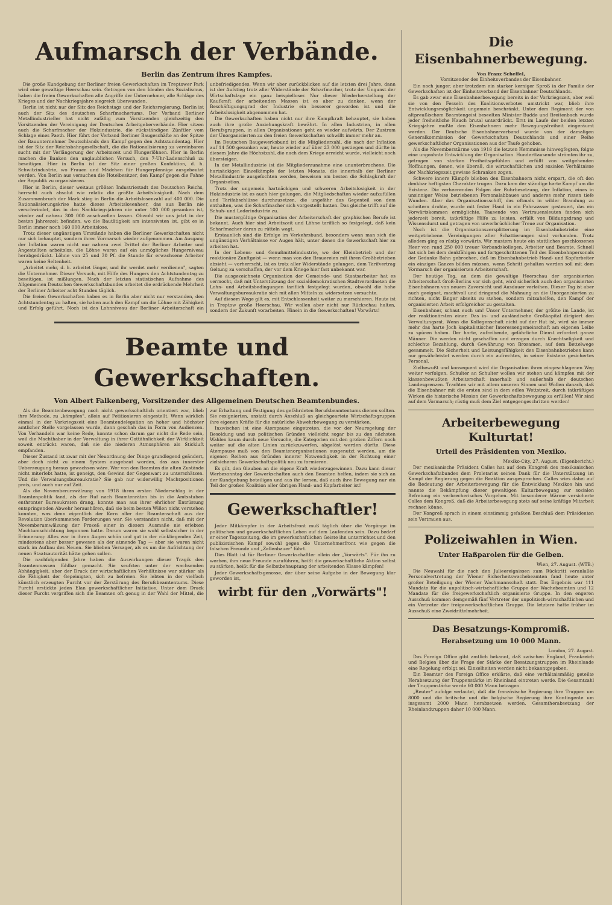Aufmarsch der Verbände.
Berlin das Zentrum ihres Kampfes.
Die große Kundgebung der Berliner freien Gewerkschaften im Treptower Park wird eine gewaltige Heerschau sein. Getragen von den Idealen des Sozialismus, haben die freien Gewerkschaften alle Angriffe der Unternehmer, alle Schläge des Krieges und der Nachkriegsjahre siegreich überwunden.
Berlin ist nicht nur der Sitz des Reichstags und der Reichsregierung, Berlin ist auch der Sitz des deutschen Scharfmachertums. Der Verband Berliner Metallindustrieller hat nicht zufällig zum Vorsitzenden gleichzeitig den Vorsitzenden der Vereinigung der Deutschen Arbeitgeberverbände. Hier sitzen auch die Scharfmacher der Holzindustrie, die rückständigen Zünftler vom Schlage eines Paeth. Hier führt der Verband Berliner Baugeschäfte an der Spitze der Bauunternehmer Deutschlands den Kampf gegen den Achtstundentag. Hier ist der Sitz der Reichsbahngesellschaft, die die Rationalisierung zu vereinbaren sucht mit der Verlängerung der Arbeitszeit und Hungerlöhnen. Hier in Berlin machen die Banken den unglaublichen Versuch, den 7-Uhr-Ladenschluß zu beseitigen. Hier in Berlin ist der Sitz einer großen Konfektion, d. h. Schwitzindustrie, wo Frauen und Mädchen für Hungerpfennige ausgebeutet werden. Von Berlin aus versuchen die Hotelbesitzer, den Kampf gegen die Fahne der Republik zu organisieren.
Hier in Berlin, dieser weitaus größten Industriestadt des Deutschen Reichs, herrscht auch absolut wie relativ die größte Arbeitslosigkeit. Nach dem Zusammenbruch der Mark stieg in Berlin die Arbeitslosenzahl auf 400 000. Die Rationalisierungskrise hatte dieses Arbeitslosenheer, das aus Berlin nie verschwindet, das in den Nachkriegsjahren nie unter 100 000 gesunken ist, wieder auf nahezu 300 000 anschwellen lassen. Obwohl wir uns jetzt in der besten Jahreszeit befinden, wo die Bautätigkeit am intensivsten ist, gibt es in Berlin immer noch 160 000 Arbeitslose.
Trotz dieser ungünstigen Umstände haben die Berliner Gewerkschaften nicht nur sich behauptet, sondern ihren Vormarsch wieder aufgenommen. Am Ausgang der Inflation waren nicht nur nahezu zwei Drittel der Berliner Arbeiter und Angestellten arbeitslos, die Löhne waren auf ein unmögliches Hungerniveau herabgedrückt. Löhne von 25 und 30 Pf. die Stunde für erwachsene Arbeiter waren keine Seltenheit.
„Arbeitet mehr, d. h. arbeitet länger, und ihr werdet mehr verdienen", sagten die Unternehmer. Dieser Versuch, mit Hilfe des Hungers den Achtstundentag zu beseitigen, ist mißlungen. Nach der letzten statistischen Aufnahme des Allgemeinen Deutschen Gewerkschaftsbundes arbeitet die erdrückende Mehrheit der Berliner Arbeiter acht Stunden täglich.
Die freien Gewerkschaften haben es in Berlin aber nicht nur verstanden, den Achtstundentag zu halten, sie haben auch den Kampf um die Löhne mit Zähigkeit und Erfolg geführt. Noch ist das Lohnniveau der Berliner Arbeiterschaft ein unbefriedigendes. Wenn wir aber zurückblicken auf die letzten drei Jahre, dann ist der Aufstieg trotz aller Widerstände der Scharfmacher, trotz der Ungunst der Wirtschaftslage ein ganz beispielloser. Nur dieser Wiederherstellung der Kaufkraft der arbeitenden Massen ist es aber zu danken, wenn der Beschäftigungsgrad der Industrie ein besserer geworden ist und die Arbeitslosigkeit abgenommen hat.
Die Gewerkschaften haben nicht nur ihre Kampfkraft behauptet, sie haben auch ihre große Anziehungskraft bewährt. In allen Industrien, in allen Berufsgruppen, in allen Organisationen geht es wieder aufwärts. Der Zustrom der Unorganisierten zu den freien Gewerkschaften schwillt immer mehr an.
Im Deutschen Baugewerksbund ist die Mitgliederzahl, die nach der Inflation auf 14 500 gesunken war, heute wieder auf über 23 000 gestiegen und dürfte in diesem Jahre die Höchstzahl, die nach dem Kriege erreicht wurde, vielleicht noch übersteigen.
In der Metallindustrie ist die Mitgliederzunahme eine ununterbrochene. Die hartnäckigen Einzelkämpfe der letzten Monate, die innerhalb der Berliner Metallindustrie ausgefochten werden, beweisen am besten die Schlagkraft der Organisation.
Trotz der ungemein hartnäckigen und schweren Arbeitslosigkeit in der Holzindustrie ist es auch hier gelungen, die Mitgliedschaften wieder aufzufüllen und Tarifabschlüsse durchzusetzen, die ungefähr das Gegenteil von dem enthalten, was die Scharfmacher sich vorgestellt hatten. Das gleiche trifft auf die Schuh- und Lederindustrie zu.
Die mustergültige Organisation der Arbeiterschaft der graphischen Berufe ist bekannt. Auch hier sind Arbeitszeit und Löhne tariflich so festgelegt, daß kein Scharfmacher daran zu rütteln wagt.
Erstaunlich sind die Erfolge im Verkehrsbund, besonders wenn man sich die ungünstigen Verhältnisse vor Augen hält, unter denen die Gewerkschaft hier zu arbeiten hat.
In der Lebens- und Genußmittelindustrie, wo der Kleinbetrieb und der reaktionäre Zunftgeist — wenn man von den Brauereien mit ihren Großbetrieben absieht — vorherrscht, ist es trotz aller Widerstände gelungen, dem Tarifvertrag Geltung zu verschaffen, der vor dem Kriege hier fast unbekannt war.
Die ausgezeichnete Organisation der Gemeinde- und Staatsarbeiter hat es vermocht, daß mit Unterstützung der sozialdemokratischen Stadtverordneten die Lohn- und Arbeitsbedingungen tariflich festgelegt wurden, obwohl die hohe Verwaltungsbureaukratie sich mit allen Mitteln zu widersetzen versuchte.
Auf diesem Wege gilt es, mit Entschlossenheit weiter zu marschieren. Heute ist in Treptow große Heerschau. Wir wollen aber nicht nur Rückschau halten, sondern der Zukunft vorarbeiten. Hinein in die Gewerkschaften! Vorwärts!
Beamte und Gewerkschaften.
Von Albert Falkenberg, Vorsitzender des Allgemeinen Deutschen Beamtenbundes.
Als die Beamtenbewegung noch nicht gewerkschaftlich orientiert war, blieb ihre Methode, zu „kämpfen", allein auf Petitionieren eingestellt. Wenn wirklich einmal in der Vorkriegszeit eine Beamtendelegation an hoher und höchster amtlicher Stelle vorgelassen wurde, dann geschah das in Form von Audienzen. Von Verhandeln war keine Rede, konnte schon darum gar nicht die Rede sein, weil die Machthaber in der Verwaltung in ihrer Gottähnlichkeit der Wirklichkeit soweit entrückt waren, daß sie die niederen Atmosphären als Stickluft empfanden.
Dieser Zustand ist zwar mit der Neuordnung der Dinge grundlegend geändert, aber doch nicht zu einem System ausgebaut worden, das aus innerster Ueberzeugung heraus gewachsen wäre. Wer von den Beamten die alten Zustände nicht miterlebt hatte, ist geneigt, den Gewinn der Gegenwart zu unterschätzen. Und die Verwaltungsbureaukratie? Sie gab nur widerwillig Machtpositionen preis, und auch nur auf Zeit.
Als die Novemberumwälzung von 1918 ihren ersten Niederschlag in der Beamtenpolitik fand, als der Ruf nach Beamtenräten bis in die Amtsstuben enthronter Bureaukraten drang, konnte man aus ihrer ehrlicher Entrüstung entspringenden Abwehr heraushören, daß sie beim besten Willen nicht verstehen konnten, was denn eigentlich der Kern aller der Beamtenschaft aus der Revolution überkommenen Forderungen war. Sie verstanden nicht, daß mit der Novemberumwälzung der Prozeß einer in diesem Ausmaße nie erlebten Machtumschichtung begonnen hatte. Darum waren sie wohl selbstsicher in der Erinnerung: Alles war in ihren Augen schön und gut in der rückliegenden Zeit, mindestens aber besser gewesen als der atmende Tag — aber sie waren nicht stark im Aufbau des Neuen. Sie blieben Versager, als es um die Aufrichtung der neuen Staatsautorität hätte gehen sollen.
Die nachfolgenden Jahre haben die Auswirkungen dieser Tragik den Beamtenmassen fühlbar gemacht. Sie seufzten unter der wachsenden Abhängigkeit, aber der Druck der wirtschaftlichen Verhältnisse war stärker als die Fähigkeit der Gepeinigten, sich zu befreien. Sie lebten in der vielfach künstlich erzeugten Furcht vor der Zerstörung des Berufsbeamtentums. Diese Furcht erstickte jeden Elan gewerkschaftlicher Initiative. Unter dem Druck dieser Furcht vergriffen sich die Beamten oft genug in der Wahl der Mittel, die zur Erhaltung und Festigung des gefährdeten Berufsbeamtentums dienen sollten. Sie resignierten, anstatt durch Anschluß an gleichgeartete Wirtschaftsgruppen ihre eigenen Kräfte für die natürliche Abwehrbewegung zu verstärken.
Inzwischen ist eine Atempause eingetreten, die vor der Neuregelung der Besoldung und aus politischen Gründen vielleicht sogar bis zu den nächsten Wahlen kaum durch neue Versuche, die Kategorien mit den großen Ziffern noch weiter auf die alten Linien zurückzuwerfen, abgelöst werden dürfte. Diese Atempause muß von den Beamtenorganisationen ausgenutzt werden, um die eigenen Reihen aus Gründen innerer Notwendigkeit in der Richtung einer zielsicheren Gewerkschaftspolitik neu zu formieren.
Es gilt, den Glauben an die eigene Kraft wiederzugewinnen. Dazu kann dieser Werbesonntag der Gewerkschaften auch den Beamten helfen, indem sie sich an der Kundgebung beteiligen und aus ihr lernen, daß auch ihre Bewegung nur ein Teil der großen Koalition aller übrigen Hand- und Kopfarbeiter ist!
Gewerkschaftler!
Jeder Mitkämpfer in der Arbeitsfront muß täglich über die Vorgänge im politischen und gewerkschaftlichen Leben auf dem Laufenden sein. Dazu bedarf er einer Tageszeitung, die im gewerkschaftlichen Geiste ihn unterrichtet und den publizistischen Kampf sowohl gegen die Unternehmerfront wie gegen die falschen Freunde und „Zellenbauer" führt.
Dies Blatt ist für Berliner Gewerkschaftler allein der „Vorwärts". Für ihn zu werben, ihm neue Freunde zuzuführen, heißt die gewerkschaftliche Aktion selbst zu stärken, heißt für die Selbstbehauptung der arbeitenden Klasse kämpfen!
Jeder Gewerkschaftsgenosse, der über seine Aufgabe in der Bewegung klar geworden ist,
wirbt für den „Vorwärts"!
Die Eisenbahnerbewegung.
Von Franz Scheffel,
Vorsitzender des Einheitsverbandes der Eisenbahner.
Ein noch junger, aber trotzdem ein starker kerniger Sproß in der Familie der Gewerkschaften ist der Einheitsverband der Eisenbahner Deutschlands.
Es gab zwar eine Eisenbahnerbewegung bereits in der Vorkriegszeit, aber weil sie von den Fesseln des Koalitionsverbotes umstrickt war, blieb ihre Entwicklungsmöglichkeit ungemein beschränkt. Unter dem Regiment der von altpreußischem Beamtengeist beseelten Minister Budde und Breitenbach wurde jeder freiheitliche Hauch brutal unterdrückt. Erst im Laufe der beiden letzten Kriegsjahre mußte den Eisenbahnern mehr Bewegungsfreiheit eingeräumt werden. Der Deutsche Eisenbahnerverband wurde von der damaligen Generalkommission der Gewerkschaften Deutschlands und einer Reihe gewerkschaftlicher Organisationen aus der Taufe gehoben.
Als die Novemberstürme von 1918 die letzten Hemmnisse hinwegfegten, folgte eine ungeahnte Entwicklung der Organisation. Hunderttausende strömten ihr zu, getragen von starken Freiheitsgefühlen und erfüllt von weitgehenden Hoffnungen, denen, wie überall, die wirtschaftlichen und sozialen Verhältnisse der Nachkriegszeit gewisse Schranken zogen.
Schwere innere Kämpfe blieben den Eisenbahnern nicht erspart, die oft den denkbar heftigsten Charakter trugen. Dazu kam der ständige harte Kampf um die Existenz. Die verheerenden Folgen der Ruhrbesetzung, der Inflation, eines in unsinniger Weise betriebenen Personalabbaues und anderes mehr rissen tiefe Wunden. Aber das Organisationsschiff, das oftmals in wilder Brandung zu scheitern drohte, wurde mit fester Hand in ein Fahrwasser gesteuert, das ein Vorwärtskommen ermöglichte. Tausende von Vertrauensleuten fanden sich jederzeit bereit, tatkräftige Hilfe zu leisten, erfüllt von Bildungsdrang und Wissensdurst und getragen von unverbrüchlicher Treue zur Organisation.
Noch ist die Organisationszersplitterung im Eisenbahnbetriebe eine weitgetriebene. Vereinigungen aller Schattierungen sind vorhanden. Trotz alledem ging es rüstig vorwärts. Wir mustern heute ein stattliches geschlossenes Heer von rund 250 000 treuer Verbandskollegen, Arbeiter und Beamte. Schnell hat sich bei dem denkfähigen und fortgeschrittenen Teil des Eisenbahnpersonals der Gedanke Bahn gebrochen, daß im Eisenbahnbetrieb Hand- und Kopfarbeiter ein einziges Ganzes bilden müssen, wenn Schritt gehalten werden soll mit dem Vormarsch der organisierten Arbeiterschaft.
Der heutige Tag, an dem die gewaltige Heerschau der organisierten Arbeiterschaft Groß-Berlins vor sich geht, wird sicherlich auch den organisierten Eisenbahnern von neuem Zuversicht und Ausdauer verleihen. Dieser Tag ist aber auch geeignet, machtvoll und dringend die Mahnung an die Unorganisierten zu richten, nicht länger abseits zu stehen, sondern mitzuhelfen, den Kampf der organisierten Arbeit erfolgreicher zu gestalten.
Eisenbahner, schaut euch um! Unser Unternehmer, der größte im Lande, ist der reaktionärsten einer. Das in- und ausländische Großkapital dirigiert den Verwaltungsrat. Wenn die Kollegenschaft nicht auf der Hut ist, wird sie immer mehr das harte Joch kapitalistischer Interessengemeinschaft am eigenen Leibe zu spüren haben. Der harte, aufreibende, gefährliche Dienst erfordert ganze Männer. Die werden nicht geschaffen und erzogen durch Knechtseligkeit und schlechte Bezahlung, durch Gewährung von Brosamen, auf dem Bettelwege gesammelt. Die Sicherheit und Leistungsfähigkeit des Eisenbahnbetriebes kann nur gewährleistet werden durch ein aufrechtes, in seiner Existenz gesichertes Personal.
Zielbewußt und konsequent wird die Organisation ihren eingeschlagenen Weg weiter verfolgen. Schulter an Schulter wollen wir stehen und kämpfen mit der klassenbewußten Arbeiterschaft innerhalb und außerhalb der deutschen Landesgrenzen. Trachten wir mit allem unseren Sinnen und Wollen danach, daß die Eisenbahner mit die ersten sind in dem edlen Wettstreit, durch tatkräftiges Wirken die historische Mission der Gewerkschaftsbewegung zu erfüllen! Wir sind auf dem Vormarsch; rüstig muß dem Ziel entgegengeschritten werden!
Arbeiterbewegung Kulturtat!
Urteil des Präsidenten von Mexiko.
Mexiko-City, 27. August. (Eigenbericht.)
Der mexikanische Präsident Calles hat auf dem Kongreß des mexikanischen Gewerkschaftsbundes dem Proletariat seinen Dank für die Unterstützung im Kampf der Regierung gegen die Reaktion ausgesprochen. Calles wies dabei auf die Bedeutung der Arbeiterbewegung für die Entwicklung Mexikos hin und nannte die Bekämpfung dieser gewaltigen Kulturbewegung zur sozialen Befreiung ein verbrecherisches Vorgehen. Mit besonderer Wärme versicherte Calles dem Kongreß, daß die Arbeiterbewegung stets auf seine kräftige Mitarbeit rechnen könne.
Der Kongreß sprach in einem einstimmig gefaßten Beschluß dem Präsidenten sein Vertrauen aus.
Polizeiwahlen in Wien.
Unter Haßparolen für die Gelben.
Wien, 27. August. (WTB.)
Die Neuwahl für die nach den Julieereignissen zum Rücktritt veranlaßte Personalvertretung der Wiener Sicherheitswachebeamten fand heute unter großer Beteiligung der Wiener Wachmannschaft statt. Das Ergebnis war 111 Mandate für die unpolitisch-wirtschaftliche Gruppe der Wachebeamten und 12 Mandate für die freigewerkschaftlich organisierte Gruppe. In den engeren Ausschuß kommen demgemäß fünf Vertreter der unpolitisch-wirtschaftlichen und ein Vertreter der freigewerkschaftlichen Gruppe. Die letztere hatte früher im Ausschuß eine Zweidrittelmehrheit.
Das Besatzungs-Kompromiß.
Herabsetzung um 10 000 Mann.
London, 27. August.
Das Foreign Office gibt amtlich bekannt, daß zwischen England, Frankreich und Belgien über die Frage der Stärke der Besatzungstruppen im Rheinlande eine Regelung erfolgt sei. Einzelheiten werden nicht bekanntgegeben.
Ein Beamter des Foreign Office erklärte, daß eine verhältnismäßig geteilte Herabsetzung der Truppenstärke im Rheinland eintreten werde. Die Gesamtzahl der Truppenstärke werde 60 000 Mann betragen.
„Reuter" zufolge verlautet, daß die französische Regierung ihre Truppen um 8000 und die britische und die belgische Regierung ihre Kontingente um insgesamt 2000 Mann herabsetzen werden. Gesamtherabsetzung der Rheinlandtruppen daher 10 000 Mann.